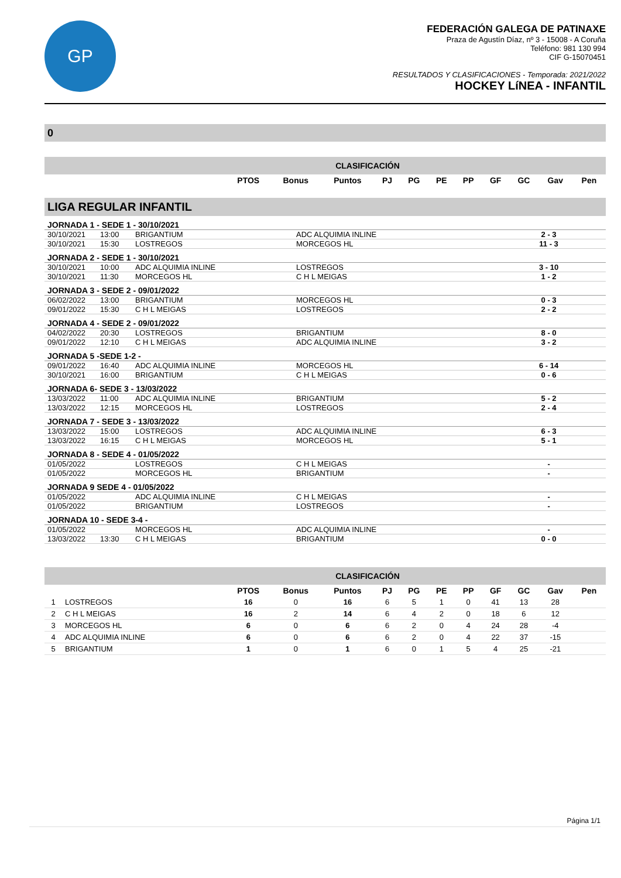GP
FEDERACIÓN GALEGA DE PATINAXE
Praza de Agustín Díaz, nº 3 - 15008 - A Coruña
Teléfono: 981 130 994
CIF G-15070451
RESULTADOS Y CLASIFICACIONES - Temporada: 2021/2022
HOCKEY LíNEA - INFANTIL
0
| CLASIFICACIÓN | | | | | | | | | | | |
| --- | --- | --- | --- | --- | --- | --- | --- | --- | --- | --- | --- |
| | PTOS | Bonus | Puntos | PJ | PG | PE | PP | GF | GC | Gav | Pen |
| LIGA REGULAR INFANTIL | | | | | |
| JORNADA 1 - SEDE 1 - 30/10/2021 | | | | | |
| 30/10/2021 | 13:00 | BRIGANTIUM | ADC ALQUIMIA INLINE | 2 - 3 | |
| 30/10/2021 | 15:30 | LOSTREGOS | MORCEGOS HL | 11 - 3 | |
| JORNADA 2 - SEDE 1 - 30/10/2021 | | | | | |
| 30/10/2021 | 10:00 | ADC ALQUIMIA INLINE | LOSTREGOS | 3 - 10 | |
| 30/10/2021 | 11:30 | MORCEGOS HL | C H L MEIGAS | 1 - 2 | |
| JORNADA 3 - SEDE 2 - 09/01/2022 | | | | | |
| 06/02/2022 | 13:00 | BRIGANTIUM | MORCEGOS HL | 0 - 3 | |
| 09/01/2022 | 15:30 | C H L MEIGAS | LOSTREGOS | 2 - 2 | |
| JORNADA 4 - SEDE 2 - 09/01/2022 | | | | | |
| 04/02/2022 | 20:30 | LOSTREGOS | BRIGANTIUM | 8 - 0 | |
| 09/01/2022 | 12:10 | C H L MEIGAS | ADC ALQUIMIA INLINE | 3 - 2 | |
| JORNADA 5 -SEDE 1-2 - | | | | | |
| 09/01/2022 | 16:40 | ADC ALQUIMIA INLINE | MORCEGOS HL | 6 - 14 | |
| 30/10/2021 | 16:00 | BRIGANTIUM | C H L MEIGAS | 0 - 6 | |
| JORNADA 6- SEDE 3 - 13/03/2022 | | | | | |
| 13/03/2022 | 11:00 | ADC ALQUIMIA INLINE | BRIGANTIUM | 5 - 2 | |
| 13/03/2022 | 12:15 | MORCEGOS HL | LOSTREGOS | 2 - 4 | |
| JORNADA 7 - SEDE 3 - 13/03/2022 | | | | | |
| 13/03/2022 | 15:00 | LOSTREGOS | ADC ALQUIMIA INLINE | 6 - 3 | |
| 13/03/2022 | 16:15 | C H L MEIGAS | MORCEGOS HL | 5 - 1 | |
| JORNADA 8 - SEDE 4 - 01/05/2022 | | | | | |
| 01/05/2022 | | LOSTREGOS | C H L MEIGAS | - | |
| 01/05/2022 | | MORCEGOS HL | BRIGANTIUM | - | |
| JORNADA 9 SEDE 4 - 01/05/2022 | | | | | |
| 01/05/2022 | | ADC ALQUIMIA INLINE | C H L MEIGAS | - | |
| 01/05/2022 | | BRIGANTIUM | LOSTREGOS | - | |
| JORNADA 10 - SEDE 3-4 - | | | | | |
| 01/05/2022 | | MORCEGOS HL | ADC ALQUIMIA INLINE | - | |
| 13/03/2022 | 13:30 | C H L MEIGAS | BRIGANTIUM | 0 - 0 | |
| CLASIFICACIÓN | | | | | | | | | | | | |
| --- | --- | --- | --- | --- | --- | --- | --- | --- | --- | --- | --- | --- |
| | | PTOS | Bonus | Puntos | PJ | PG | PE | PP | GF | GC | Gav | Pen |
| 1 | LOSTREGOS | 16 | 0 | 16 | 6 | 5 | 1 | 0 | 41 | 13 | 28 | |
| 2 | C H L MEIGAS | 16 | 2 | 14 | 6 | 4 | 2 | 0 | 18 | 6 | 12 | |
| 3 | MORCEGOS HL | 6 | 0 | 6 | 6 | 2 | 0 | 4 | 24 | 28 | -4 | |
| 4 | ADC ALQUIMIA INLINE | 6 | 0 | 6 | 6 | 2 | 0 | 4 | 22 | 37 | -15 | |
| 5 | BRIGANTIUM | 1 | 0 | 1 | 6 | 0 | 1 | 5 | 4 | 25 | -21 | |
Página 1/1